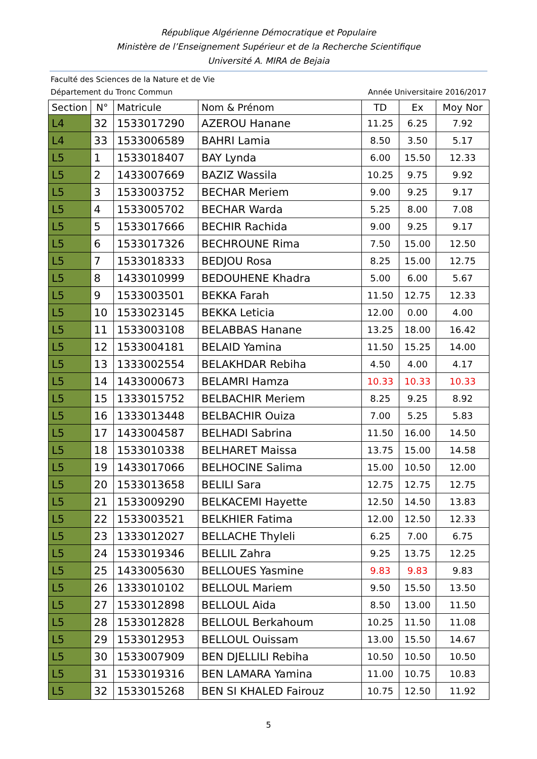République Algérienne Démocratique et Populaire
Ministère de l’Enseignement Supérieur et de la Recherche Scientifique
Université A. MIRA de Bejaia
Faculté des Sciences de la Nature et de Vie
Département du Tronc Commun Année Universitaire 2016/2017
| Section | N° | Matricule | Nom & Prénom | TD | Ex | Moy Nor |
| --- | --- | --- | --- | --- | --- | --- |
| L4 | 32 | 1533017290 | AZEROU Hanane | 11.25 | 6.25 | 7.92 |
| L4 | 33 | 1533006589 | BAHRI Lamia | 8.50 | 3.50 | 5.17 |
| L5 | 1 | 1533018407 | BAY Lynda | 6.00 | 15.50 | 12.33 |
| L5 | 2 | 1433007669 | BAZIZ Wassila | 10.25 | 9.75 | 9.92 |
| L5 | 3 | 1533003752 | BECHAR Meriem | 9.00 | 9.25 | 9.17 |
| L5 | 4 | 1533005702 | BECHAR Warda | 5.25 | 8.00 | 7.08 |
| L5 | 5 | 1533017666 | BECHIR Rachida | 9.00 | 9.25 | 9.17 |
| L5 | 6 | 1533017326 | BECHROUNE Rima | 7.50 | 15.00 | 12.50 |
| L5 | 7 | 1533018333 | BEDJOU Rosa | 8.25 | 15.00 | 12.75 |
| L5 | 8 | 1433010999 | BEDOUHENE Khadra | 5.00 | 6.00 | 5.67 |
| L5 | 9 | 1533003501 | BEKKA Farah | 11.50 | 12.75 | 12.33 |
| L5 | 10 | 1533023145 | BEKKA Leticia | 12.00 | 0.00 | 4.00 |
| L5 | 11 | 1533003108 | BELABBAS Hanane | 13.25 | 18.00 | 16.42 |
| L5 | 12 | 1533004181 | BELAID Yamina | 11.50 | 15.25 | 14.00 |
| L5 | 13 | 1333002554 | BELAKHDAR Rebiha | 4.50 | 4.00 | 4.17 |
| L5 | 14 | 1433000673 | BELAMRI Hamza | 10.33 | 10.33 | 10.33 |
| L5 | 15 | 1333015752 | BELBACHIR Meriem | 8.25 | 9.25 | 8.92 |
| L5 | 16 | 1333013448 | BELBACHIR Ouiza | 7.00 | 5.25 | 5.83 |
| L5 | 17 | 1433004587 | BELHADI Sabrina | 11.50 | 16.00 | 14.50 |
| L5 | 18 | 1533010338 | BELHARET Maissa | 13.75 | 15.00 | 14.58 |
| L5 | 19 | 1433017066 | BELHOCINE Salima | 15.00 | 10.50 | 12.00 |
| L5 | 20 | 1533013658 | BELILI Sara | 12.75 | 12.75 | 12.75 |
| L5 | 21 | 1533009290 | BELKACEMI Hayette | 12.50 | 14.50 | 13.83 |
| L5 | 22 | 1533003521 | BELKHIER Fatima | 12.00 | 12.50 | 12.33 |
| L5 | 23 | 1333012027 | BELLACHE Thyleli | 6.25 | 7.00 | 6.75 |
| L5 | 24 | 1533019346 | BELLIL Zahra | 9.25 | 13.75 | 12.25 |
| L5 | 25 | 1433005630 | BELLOUES Yasmine | 9.83 | 9.83 | 9.83 |
| L5 | 26 | 1333010102 | BELLOUL Mariem | 9.50 | 15.50 | 13.50 |
| L5 | 27 | 1533012898 | BELLOUL Aida | 8.50 | 13.00 | 11.50 |
| L5 | 28 | 1533012828 | BELLOUL Berkahoum | 10.25 | 11.50 | 11.08 |
| L5 | 29 | 1533012953 | BELLOUL Ouissam | 13.00 | 15.50 | 14.67 |
| L5 | 30 | 1533007909 | BEN DJELLILI Rebiha | 10.50 | 10.50 | 10.50 |
| L5 | 31 | 1533019316 | BEN LAMARA Yamina | 11.00 | 10.75 | 10.83 |
| L5 | 32 | 1533015268 | BEN SI KHALED Fairouz | 10.75 | 12.50 | 11.92 |
5